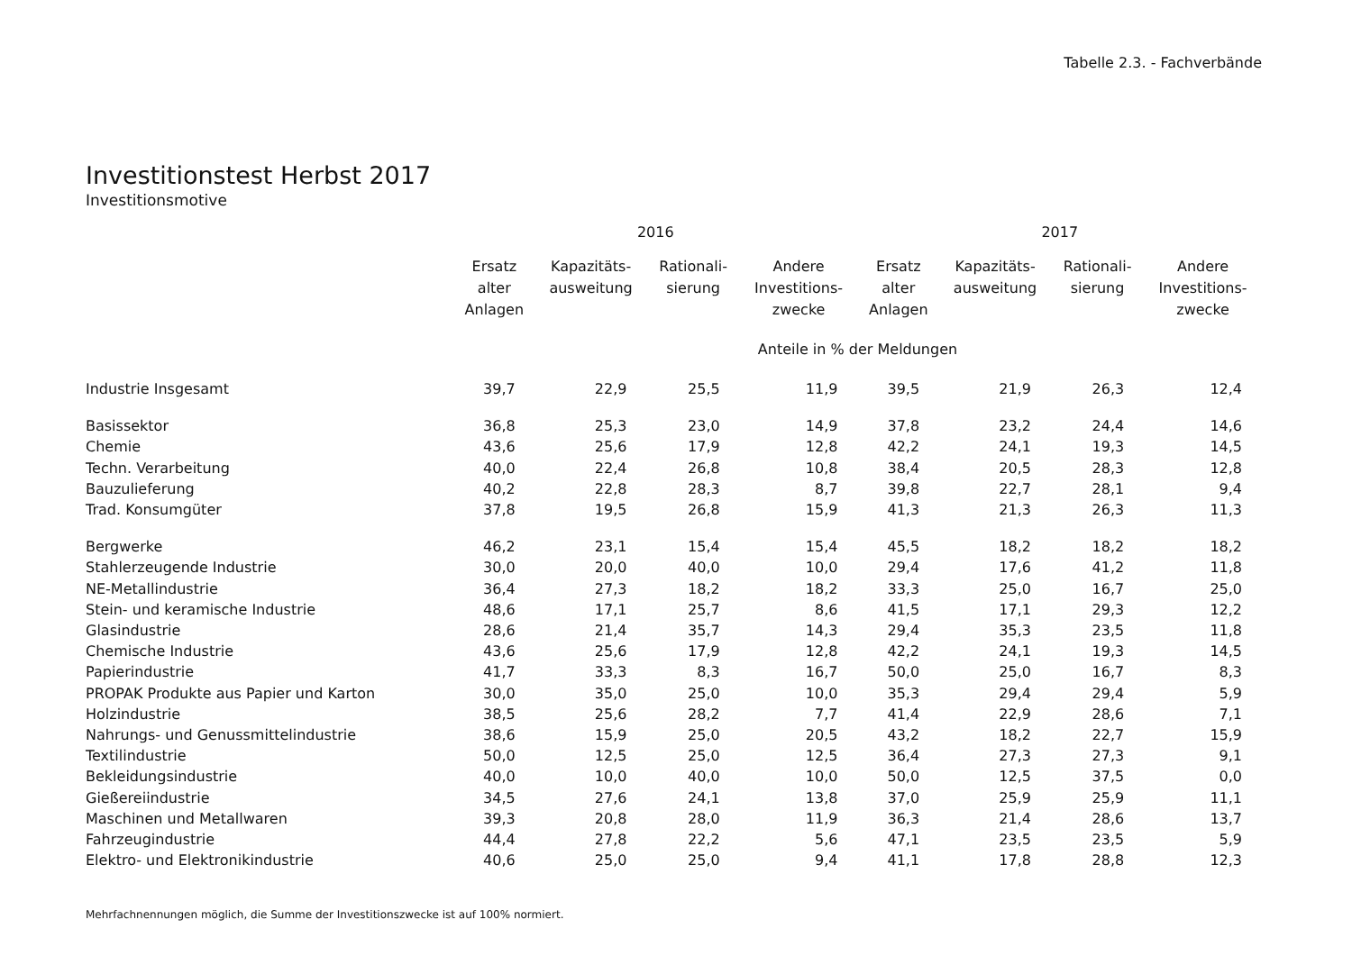Tabelle 2.3. - Fachverbände
Investitionstest Herbst 2017
Investitionsmotive
| | 2016 | | | | 2017 | | | |
| --- | --- | --- | --- | --- | --- | --- | --- | --- |
| | Ersatz alter Anlagen | Kapazitäts- ausweitung | Rationali- sierung | Andere Investitions- zwecke | Ersatz alter Anlagen | Kapazitäts- ausweitung | Rationali- sierung | Andere Investitions- zwecke |
| | Anteile in % der Meldungen | | | | | | | |
| Industrie Insgesamt | 39,7 | 22,9 | 25,5 | 11,9 | 39,5 | 21,9 | 26,3 | 12,4 |
| Basissektor | 36,8 | 25,3 | 23,0 | 14,9 | 37,8 | 23,2 | 24,4 | 14,6 |
| Chemie | 43,6 | 25,6 | 17,9 | 12,8 | 42,2 | 24,1 | 19,3 | 14,5 |
| Techn. Verarbeitung | 40,0 | 22,4 | 26,8 | 10,8 | 38,4 | 20,5 | 28,3 | 12,8 |
| Bauzulieferung | 40,2 | 22,8 | 28,3 | 8,7 | 39,8 | 22,7 | 28,1 | 9,4 |
| Trad. Konsumgüter | 37,8 | 19,5 | 26,8 | 15,9 | 41,3 | 21,3 | 26,3 | 11,3 |
| Bergwerke | 46,2 | 23,1 | 15,4 | 15,4 | 45,5 | 18,2 | 18,2 | 18,2 |
| Stahlerzeugende Industrie | 30,0 | 20,0 | 40,0 | 10,0 | 29,4 | 17,6 | 41,2 | 11,8 |
| NE-Metallindustrie | 36,4 | 27,3 | 18,2 | 18,2 | 33,3 | 25,0 | 16,7 | 25,0 |
| Stein- und keramische Industrie | 48,6 | 17,1 | 25,7 | 8,6 | 41,5 | 17,1 | 29,3 | 12,2 |
| Glasindustrie | 28,6 | 21,4 | 35,7 | 14,3 | 29,4 | 35,3 | 23,5 | 11,8 |
| Chemische Industrie | 43,6 | 25,6 | 17,9 | 12,8 | 42,2 | 24,1 | 19,3 | 14,5 |
| Papierindustrie | 41,7 | 33,3 | 8,3 | 16,7 | 50,0 | 25,0 | 16,7 | 8,3 |
| PROPAK Produkte aus Papier und Karton | 30,0 | 35,0 | 25,0 | 10,0 | 35,3 | 29,4 | 29,4 | 5,9 |
| Holzindustrie | 38,5 | 25,6 | 28,2 | 7,7 | 41,4 | 22,9 | 28,6 | 7,1 |
| Nahrungs- und Genussmittelindustrie | 38,6 | 15,9 | 25,0 | 20,5 | 43,2 | 18,2 | 22,7 | 15,9 |
| Textilindustrie | 50,0 | 12,5 | 25,0 | 12,5 | 36,4 | 27,3 | 27,3 | 9,1 |
| Bekleidungsindustrie | 40,0 | 10,0 | 40,0 | 10,0 | 50,0 | 12,5 | 37,5 | 0,0 |
| Gießereiindustrie | 34,5 | 27,6 | 24,1 | 13,8 | 37,0 | 25,9 | 25,9 | 11,1 |
| Maschinen und Metallwaren | 39,3 | 20,8 | 28,0 | 11,9 | 36,3 | 21,4 | 28,6 | 13,7 |
| Fahrzeugindustrie | 44,4 | 27,8 | 22,2 | 5,6 | 47,1 | 23,5 | 23,5 | 5,9 |
| Elektro- und Elektronikindustrie | 40,6 | 25,0 | 25,0 | 9,4 | 41,1 | 17,8 | 28,8 | 12,3 |
Mehrfachnennungen möglich, die Summe der Investitionszwecke ist auf 100% normiert.